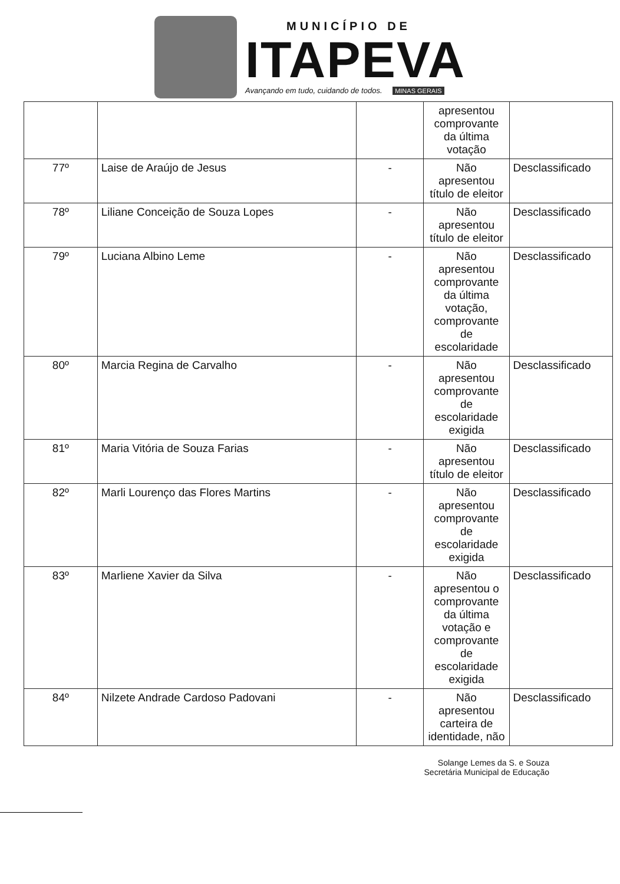MUNICÍPIO DE
ITAPEVA
Avançando em tudo, cuidando de todos. MINAS GERAIS
| | | | apresentou comprovante da última votação | |
| 77º | Laise de Araújo de Jesus | - | Não apresentou título de eleitor | Desclassificado |
| 78º | Liliane Conceição de Souza Lopes | - | Não apresentou título de eleitor | Desclassificado |
| 79º | Luciana Albino Leme | - | Não apresentou comprovante da última votação, comprovante de escolaridade | Desclassificado |
| 80º | Marcia Regina de Carvalho | - | Não apresentou comprovante de escolaridade exigida | Desclassificado |
| 81º | Maria Vitória de Souza Farias | - | Não apresentou título de eleitor | Desclassificado |
| 82º | Marli Lourenço das Flores Martins | - | Não apresentou comprovante de escolaridade exigida | Desclassificado |
| 83º | Marliene Xavier da Silva | - | Não apresentou o comprovante da última votação e comprovante de escolaridade exigida | Desclassificado |
| 84º | Nilzete Andrade Cardoso Padovani | - | Não apresentou carteira de identidade, não | Desclassificado |
Solange Lemes da S. e Souza
Secretária Municipal de Educação